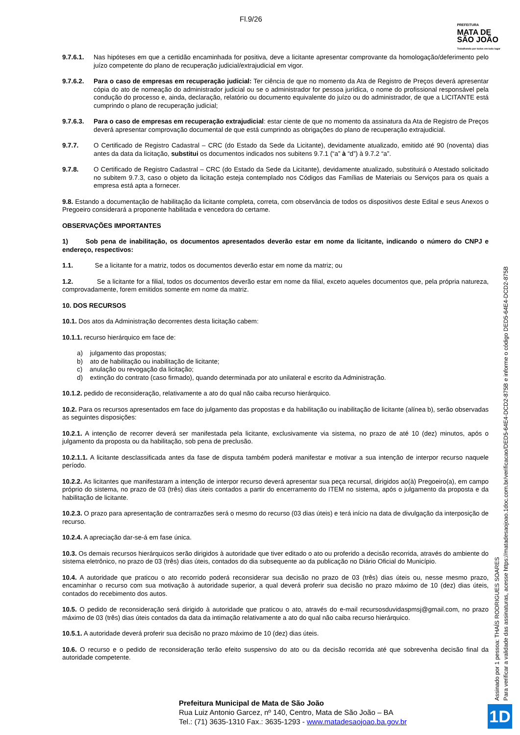PREFEITURA
MATA DE
SÃO JOÃO
Trabalhando por todos em todo lugar
Fl.9/26
9.7.6.1. Nas hipóteses em que a certidão encaminhada for positiva, deve a licitante apresentar comprovante da homologação/deferimento pelo juízo competente do plano de recuperação judicial/extrajudicial em vigor.
9.7.6.2. Para o caso de empresas em recuperação judicial: Ter ciência de que no momento da Ata de Registro de Preços deverá apresentar cópia do ato de nomeação do administrador judicial ou se o administrador for pessoa jurídica, o nome do profissional responsável pela condução do processo e, ainda, declaração, relatório ou documento equivalente do juízo ou do administrador, de que a LICITANTE está cumprindo o plano de recuperação judicial;
9.7.6.3. Para o caso de empresas em recuperação extrajudicial: estar ciente de que no momento da assinatura da Ata de Registro de Preços deverá apresentar comprovação documental de que está cumprindo as obrigações do plano de recuperação extrajudicial.
9.7.7. O Certificado de Registro Cadastral – CRC (do Estado da Sede da Licitante), devidamente atualizado, emitido até 90 (noventa) dias antes da data da licitação, substitui os documentos indicados nos subitens 9.7.1 (“a” à “d”) à 9.7.2 “a”.
9.7.8. O Certificado de Registro Cadastral – CRC (do Estado da Sede da Licitante), devidamente atualizado, substituirá o Atestado solicitado no subitem 9.7.3, caso o objeto da licitação esteja contemplado nos Códigos das Famílias de Materiais ou Serviços para os quais a empresa está apta a fornecer.
9.8. Estando a documentação de habilitação da licitante completa, correta, com observância de todos os dispositivos deste Edital e seus Anexos o Pregoeiro considerará a proponente habilitada e vencedora do certame.
OBSERVAÇÕES IMPORTANTES
1) Sob pena de inabilitação, os documentos apresentados deverão estar em nome da licitante, indicando o número do CNPJ e endereço, respectivos:
1.1. Se a licitante for a matriz, todos os documentos deverão estar em nome da matriz; ou
1.2. Se a licitante for a filial, todos os documentos deverão estar em nome da filial, exceto aqueles documentos que, pela própria natureza, comprovadamente, forem emitidos somente em nome da matriz.
10. DOS RECURSOS
10.1. Dos atos da Administração decorrentes desta licitação cabem:
10.1.1. recurso hierárquico em face de:
a) julgamento das propostas;
b) ato de habilitação ou inabilitação de licitante;
c) anulação ou revogação da licitação;
d) extinção do contrato (caso firmado), quando determinada por ato unilateral e escrito da Administração.
10.1.2. pedido de reconsideração, relativamente a ato do qual não caiba recurso hierárquico.
10.2. Para os recursos apresentados em face do julgamento das propostas e da habilitação ou inabilitação de licitante (alínea b), serão observadas as seguintes disposições:
10.2.1. A intenção de recorrer deverá ser manifestada pela licitante, exclusivamente via sistema, no prazo de até 10 (dez) minutos, após o julgamento da proposta ou da habilitação, sob pena de preclusão.
10.2.1.1. A licitante desclassificada antes da fase de disputa também poderá manifestar e motivar a sua intenção de interpor recurso naquele período.
10.2.2. As licitantes que manifestaram a intenção de interpor recurso deverá apresentar sua peça recursal, dirigidos ao(à) Pregoeiro(a), em campo próprio do sistema, no prazo de 03 (três) dias úteis contados a partir do encerramento do ITEM no sistema, após o julgamento da proposta e da habilitação de licitante.
10.2.3. O prazo para apresentação de contrarrazões será o mesmo do recurso (03 dias úteis) e terá início na data de divulgação da interposição de recurso.
10.2.4. A apreciação dar-se-á em fase única.
10.3. Os demais recursos hierárquicos serão dirigidos à autoridade que tiver editado o ato ou proferido a decisão recorrida, através do ambiente do sistema eletrônico, no prazo de 03 (três) dias úteis, contados do dia subsequente ao da publicação no Diário Oficial do Município.
10.4. A autoridade que praticou o ato recorrido poderá reconsiderar sua decisão no prazo de 03 (três) dias úteis ou, nesse mesmo prazo, encaminhar o recurso com sua motivação à autoridade superior, a qual deverá proferir sua decisão no prazo máximo de 10 (dez) dias úteis, contados do recebimento dos autos.
10.5. O pedido de reconsideração será dirigido à autoridade que praticou o ato, através do e-mail recursosduvidaspmsj@gmail.com, no prazo máximo de 03 (três) dias úteis contados da data da intimação relativamente a ato do qual não caiba recurso hierárquico.
10.5.1. A autoridade deverá proferir sua decisão no prazo máximo de 10 (dez) dias úteis.
10.6. O recurso e o pedido de reconsideração terão efeito suspensivo do ato ou da decisão recorrida até que sobrevenha decisão final da autoridade competente.
Prefeitura Municipal de Mata de São João
Rua Luiz Antonio Garcez, nº 140, Centro, Mata de São João – BA
Tel.: (71) 3635-1310 Fax.: 3635-1293 - www.matadesaojoao.ba.gov.br
Assinado por 1 pessoa: THAÍS RODRIGUES SOARES
Para verificar a validade das assinaturas, acesse https://matadesaojoao.1doc.com.br/verificacao/DED5-64E4-DCD2-875B e informe o código DED5-64E4-DCD2-875B
1D